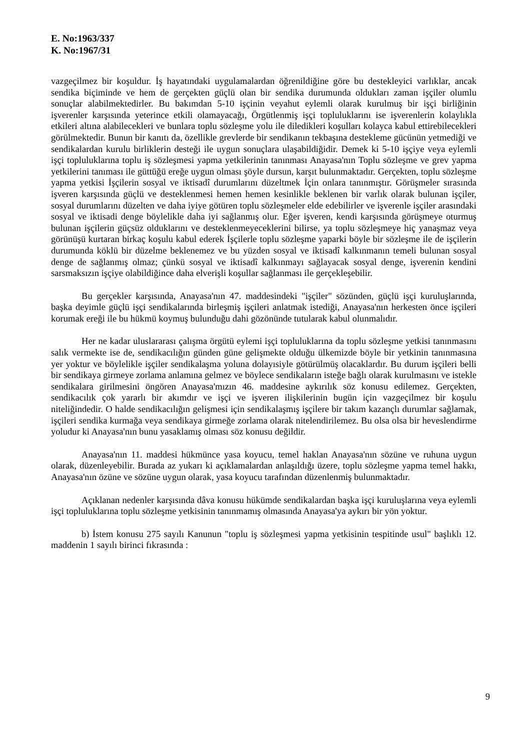E. No:1963/337
K. No:1967/31
vazgeçilmez bir koşuldur. İş hayatındaki uygulamalardan öğrenildiğine göre bu destekleyici varlıklar, ancak sendika biçiminde ve hem de gerçekten güçlü olan bir sendika durumunda oldukları zaman işçiler olumlu sonuçlar alabilmektedirler. Bu bakımdan 5-10 işçinin veyahut eylemli olarak kurulmuş bir işçi birliğinin işverenler karşısında yeterince etkili olamayacağı, Örgütlenmiş işçi topluluklarını ise işverenlerin kolaylıkla etkileri altına alabilecekleri ve bunlara toplu sözleşme yolu ile diledikleri koşulları kolayca kabul ettirebilecekleri görülmektedir. Bunun bir kanıtı da, özellikle grevlerde bir sendikanın tekbaşına destekleme gücünün yetmediği ve sendikalardan kurulu birliklerin desteği ile uygun sonuçlara ulaşabildiğidir. Demek ki 5-10 işçiye veya eylemli işçi topluluklarına toplu iş sözleşmesi yapma yetkilerinin tanınması Anayasa'nın Toplu sözleşme ve grev yapma yetkilerini tanıması ile güttüğü ereğe uygun olması şöyle dursun, karşıt bulunmaktadır. Gerçekten, toplu sözleşme yapma yetkisi İşçilerin sosyal ve iktisadî durumlarını düzeltmek İçin onlara tanınmıştır. Görüşmeler sırasında işveren karşısında güçlü ve desteklenmesi hemen hemen kesinlikle beklenen bir varlık olarak bulunan işçiler, sosyal durumlarını düzelten ve daha iyiye götüren toplu sözleşmeler elde edebilirler ve işverenle işçiler arasındaki sosyal ve iktisadi denge böylelikle daha iyi sağlanmış olur. Eğer işveren, kendi karşısında görüşmeye oturmuş bulunan işçilerin güçsüz olduklarını ve desteklenmeyeceklerini bilirse, ya toplu sözleşmeye hiç yanaşmaz veya görünüşü kurtaran birkaç koşulu kabul ederek İşçilerle toplu sözleşme yaparki böyle bir sözleşme ile de işçilerin durumunda köklü bir düzelme beklenemez ve bu yüzden sosyal ve iktisadî kalkınmanın temeli bulunan sosyal denge de sağlanmış olmaz; çünkü sosyal ve iktisadî kalkınmayı sağlayacak sosyal denge, işverenin kendini sarsmaksızın işçiye olabildiğince daha elverişli koşullar sağlanması ile gerçekleşebilir.
Bu gerçekler karşısında, Anayasa'nın 47. maddesindeki "işçiler" sözünden, güçlü işçi kuruluşlarında, başka deyimle güçlü işçi sendikalarında birleşmiş işçileri anlatmak istediği, Anayasa'nın herkesten önce işçileri korumak ereği ile bu hükmü koymuş bulunduğu dahi gözönünde tutularak kabul olunmalıdır.
Her ne kadar uluslararası çalışma örgütü eylemi işçi topluluklarına da toplu sözleşme yetkisi tanınmasını salık vermekte ise de, sendikacılığın günden güne gelişmekte olduğu ülkemizde böyle bir yetkinin tanınmasına yer yoktur ve böylelikle işçiler sendikalaşma yoluna dolayısiyle götürülmüş olacaklardır. Bu durum işçileri belli bir sendikaya girmeye zorlama anlamına gelmez ve böylece sendikaların isteğe bağlı olarak kurulmasını ve istekle sendikalara girilmesini öngören Anayasa'mızın 46. maddesine aykırılık söz konusu edilemez. Gerçekten, sendikacılık çok yararlı bir akımdır ve işçi ve işveren ilişkilerinin bugün için vazgeçilmez bir koşulu niteliğindedir. O halde sendikacılığın gelişmesi için sendikalaşmış işçilere bir takım kazançlı durumlar sağlamak, işçileri sendika kurmağa veya sendikaya girmeğe zorlama olarak nitelendirilemez. Bu olsa olsa bir heveslendirme yoludur ki Anayasa'nın bunu yasaklamış olması söz konusu değildir.
Anayasa'nın 11. maddesi hükmünce yasa koyucu, temel haklan Anayasa'nın sözüne ve ruhuna uygun olarak, düzenleyebilir. Burada az yukarı ki açıklamalardan anlaşıldığı üzere, toplu sözleşme yapma temel hakkı, Anayasa'nın özüne ve sözüne uygun olarak, yasa koyucu tarafından düzenlenmiş bulunmaktadır.
Açıklanan nedenler karşısında dâva konusu hükümde sendikalardan başka işçi kuruluşlarına veya eylemli işçi topluluklarına toplu sözleşme yetkisinin tanınmamış olmasında Anayasa'ya aykırı bir yön yoktur.
b) İstem konusu 275 sayılı Kanunun "toplu iş sözleşmesi yapma yetkisinin tespitinde usul" başlıklı 12. maddenin 1 sayılı birinci fıkrasında :
9